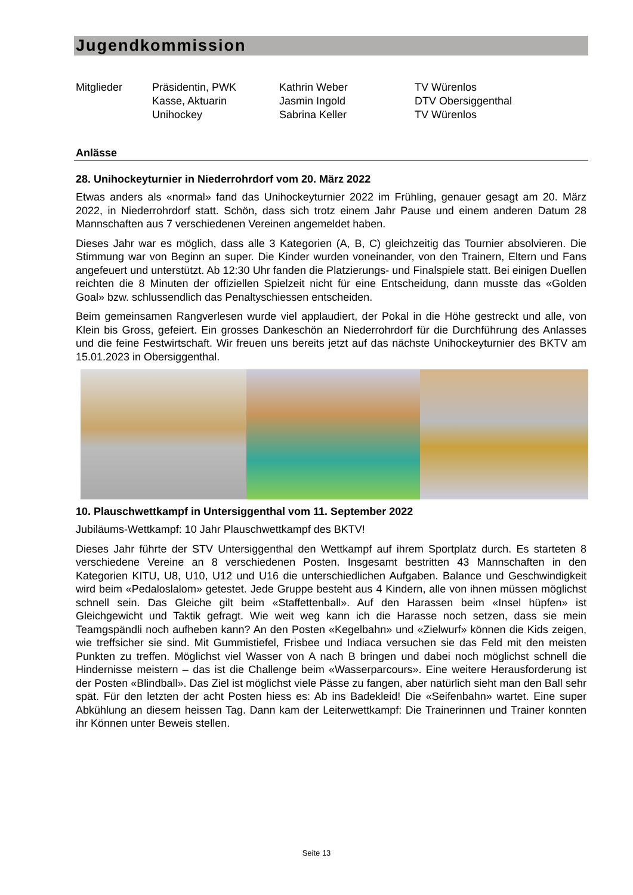Jugendkommission
| Mitglieder | Präsidentin, PWK | Kathrin Weber | TV Würenlos |
| | Kasse, Aktuarin | Jasmin Ingold | DTV Obersiggenthal |
| | Unihockey | Sabrina Keller | TV Würenlos |
Anlässe
28. Unihockeyturnier in Niederrohrdorf vom 20. März 2022
Etwas anders als «normal» fand das Unihockeyturnier 2022 im Frühling, genauer gesagt am 20. März 2022, in Niederrohrdorf statt. Schön, dass sich trotz einem Jahr Pause und einem anderen Datum 28 Mannschaften aus 7 verschiedenen Vereinen angemeldet haben.
Dieses Jahr war es möglich, dass alle 3 Kategorien (A, B, C) gleichzeitig das Tournier absolvieren. Die Stimmung war von Beginn an super. Die Kinder wurden voneinander, von den Trainern, Eltern und Fans angefeuert und unterstützt. Ab 12:30 Uhr fanden die Platzierungs- und Finalspiele statt. Bei einigen Duellen reichten die 8 Minuten der offiziellen Spielzeit nicht für eine Entscheidung, dann musste das «Golden Goal» bzw. schlussendlich das Penaltyschiessen entscheiden.
Beim gemeinsamen Rangverlesen wurde viel applaudiert, der Pokal in die Höhe gestreckt und alle, von Klein bis Gross, gefeiert. Ein grosses Dankeschön an Niederrohrdorf für die Durchführung des Anlasses und die feine Festwirtschaft. Wir freuen uns bereits jetzt auf das nächste Unihockeyturnier des BKTV am 15.01.2023 in Obersiggenthal.
10. Plauschwettkampf in Untersiggenthal vom 11. September 2022
Jubiläums-Wettkampf: 10 Jahr Plauschwettkampf des BKTV!
Dieses Jahr führte der STV Untersiggenthal den Wettkampf auf ihrem Sportplatz durch. Es starteten 8 verschiedene Vereine an 8 verschiedenen Posten. Insgesamt bestritten 43 Mannschaften in den Kategorien KITU, U8, U10, U12 und U16 die unterschiedlichen Aufgaben. Balance und Geschwindigkeit wird beim «Pedaloslalom» getestet. Jede Gruppe besteht aus 4 Kindern, alle von ihnen müssen möglichst schnell sein. Das Gleiche gilt beim «Staffettenball». Auf den Harassen beim «Insel hüpfen» ist Gleichgewicht und Taktik gefragt. Wie weit weg kann ich die Harasse noch setzen, dass sie mein Teamgspändli noch aufheben kann? An den Posten «Kegelbahn» und «Zielwurf» können die Kids zeigen, wie treffsicher sie sind. Mit Gummistiefel, Frisbee und Indiaca versuchen sie das Feld mit den meisten Punkten zu treffen. Möglichst viel Wasser von A nach B bringen und dabei noch möglichst schnell die Hindernisse meistern – das ist die Challenge beim «Wasserparcours». Eine weitere Herausforderung ist der Posten «Blindball». Das Ziel ist möglichst viele Pässe zu fangen, aber natürlich sieht man den Ball sehr spät. Für den letzten der acht Posten hiess es: Ab ins Badekleid! Die «Seifenbahn» wartet. Eine super Abkühlung an diesem heissen Tag. Dann kam der Leiterwettkampf: Die Trainerinnen und Trainer konnten ihr Können unter Beweis stellen.
Seite 13